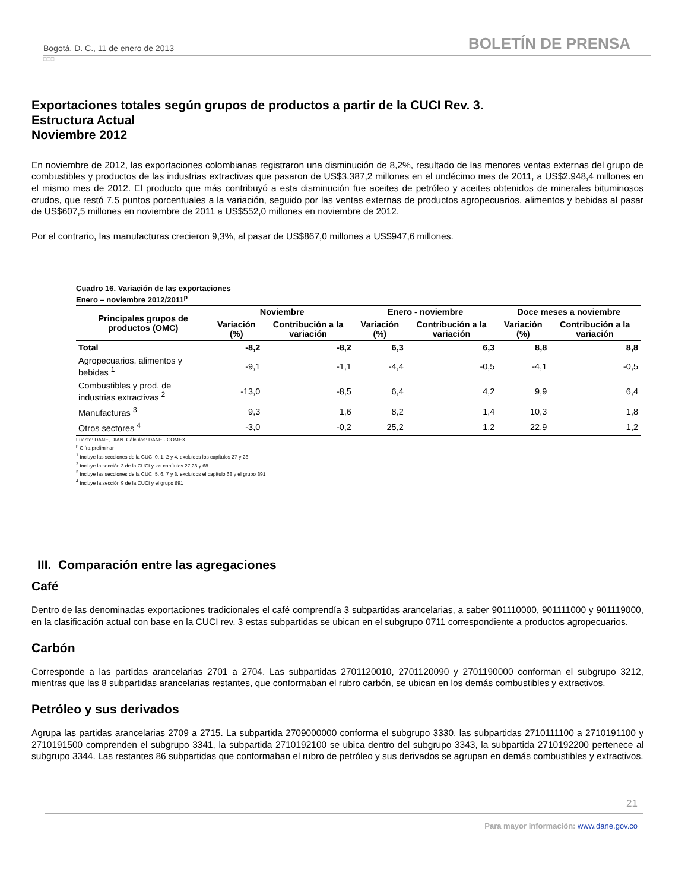Bogotá, D. C., 11 de enero de 2013 BOLETÍN DE PRENSA
□□□
Exportaciones totales según grupos de productos a partir de la CUCI Rev. 3.
Estructura Actual
Noviembre 2012
En noviembre de 2012, las exportaciones colombianas registraron una disminución de 8,2%, resultado de las menores ventas externas del grupo de combustibles y productos de las industrias extractivas que pasaron de US$3.387,2 millones en el undécimo mes de 2011, a US$2.948,4 millones en el mismo mes de 2012. El producto que más contribuyó a esta disminución fue aceites de petróleo y aceites obtenidos de minerales bituminosos crudos, que restó 7,5 puntos porcentuales a la variación, seguido por las ventas externas de productos agropecuarios, alimentos y bebidas al pasar de US$607,5 millones en noviembre de 2011 a US$552,0 millones en noviembre de 2012.
Por el contrario, las manufacturas crecieron 9,3%, al pasar de US$867,0 millones a US$947,6 millones.
Cuadro 16. Variación de las exportaciones
Enero – noviembre 2012/2011<sup>p</sup>
| Principales grupos de productos (OMC) | Noviembre | | Enero - noviembre | | Doce meses a noviembre | |
| --- | --- | --- | --- | --- | --- | --- |
| | Variación (%) | Contribución a la variación | Variación (%) | Contribución a la variación | Variación (%) | Contribución a la variación |
| Total | -8,2 | -8,2 | 6,3 | 6,3 | 8,8 | 8,8 |
| Agropecuarios, alimentos y bebidas <sup>1</sup> | -9,1 | -1,1 | -4,4 | -0,5 | -4,1 | -0,5 |
| Combustibles y prod. de industrias extractivas <sup>2</sup> | -13,0 | -8,5 | 6,4 | 4,2 | 9,9 | 6,4 |
| Manufacturas <sup>3</sup> | 9,3 | 1,6 | 8,2 | 1,4 | 10,3 | 1,8 |
| Otros sectores <sup>4</sup> | -3,0 | -0,2 | 25,2 | 1,2 | 22,9 | 1,2 |
Fuente: DANE, DIAN. Cálculos: DANE - COMEX
<sup>p</sup> Cifra preliminar
<sup>1</sup> Incluye las secciones de la CUCI 0, 1, 2 y 4, excluidos los capítulos 27 y 28
<sup>2</sup> Incluye la sección 3 de la CUCI y los capítulos 27,28 y 68
<sup>3</sup> Incluye las secciones de la CUCI 5, 6, 7 y 8, excluidos el capítulo 68 y el grupo 891
<sup>4</sup> Incluye la sección 9 de la CUCI y el grupo 891
III. Comparación entre las agregaciones
Café
Dentro de las denominadas exportaciones tradicionales el café comprendía 3 subpartidas arancelarias, a saber 901110000, 901111000 y 901119000, en la clasificación actual con base en la CUCI rev. 3 estas subpartidas se ubican en el subgrupo 0711 correspondiente a productos agropecuarios.
Carbón
Corresponde a las partidas arancelarias 2701 a 2704. Las subpartidas 2701120010, 2701120090 y 2701190000 conforman el subgrupo 3212, mientras que las 8 subpartidas arancelarias restantes, que conformaban el rubro carbón, se ubican en los demás combustibles y extractivos.
Petróleo y sus derivados
Agrupa las partidas arancelarias 2709 a 2715. La subpartida 2709000000 conforma el subgrupo 3330, las subpartidas 2710111100 a 2710191100 y 2710191500 comprenden el subgrupo 3341, la subpartida 2710192100 se ubica dentro del subgrupo 3343, la subpartida 2710192200 pertenece al subgrupo 3344. Las restantes 86 subpartidas que conformaban el rubro de petróleo y sus derivados se agrupan en demás combustibles y extractivos.
21
Para mayor información: www.dane.gov.co